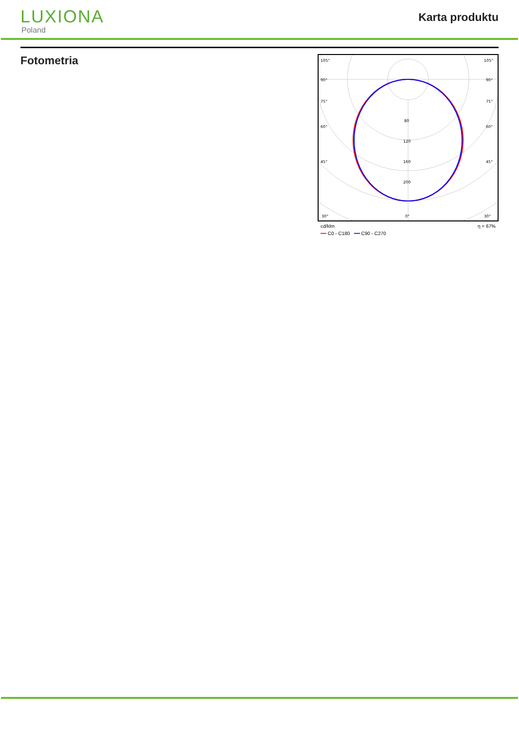LUXIONA
Poland
Karta produktu
Fotometria
105°
90°
75°
60°
45°
30°
80
120
160
200
0°
105°
90°
75°
60°
45°
30°
cd/klm η = 67%
━━ C0 - C180 ━━ C90 - C270